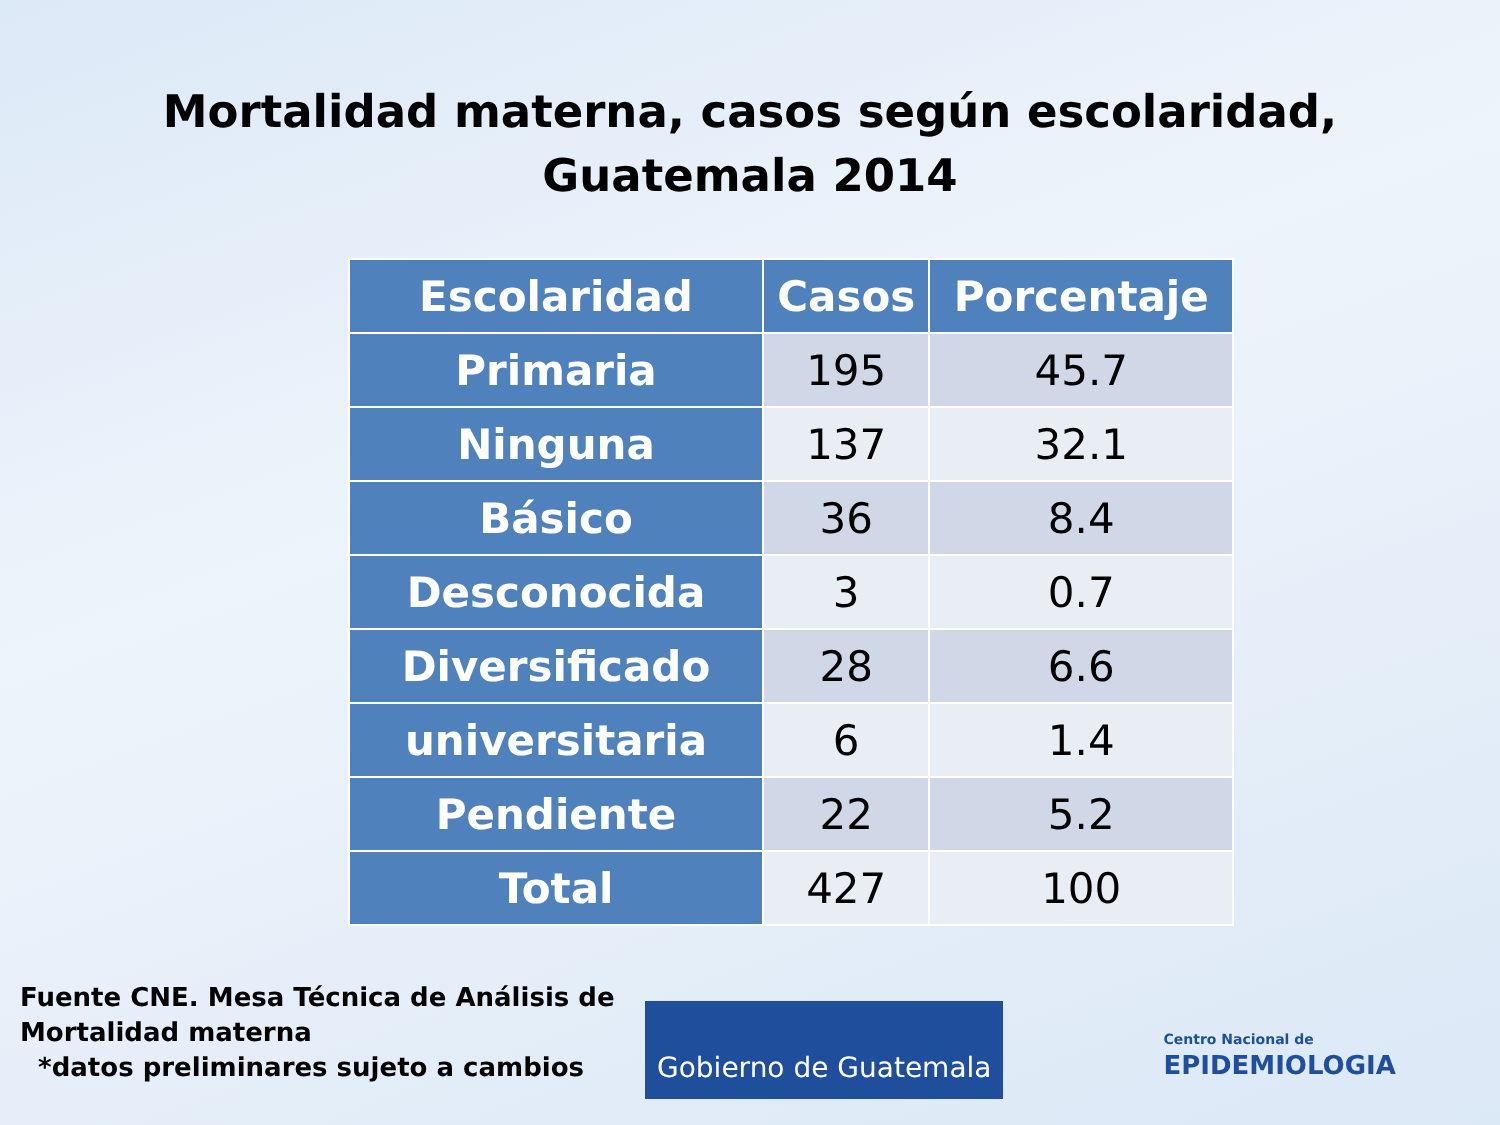Mortalidad materna, casos según escolaridad,
Guatemala 2014
| Escolaridad | Casos | Porcentaje |
| --- | --- | --- |
| Primaria | 195 | 45.7 |
| Ninguna | 137 | 32.1 |
| Básico | 36 | 8.4 |
| Desconocida | 3 | 0.7 |
| Diversificado | 28 | 6.6 |
| universitaria | 6 | 1.4 |
| Pendiente | 22 | 5.2 |
| Total | 427 | 100 |
Gobierno de Guatemala
Centro Nacional de
EPIDEMIOLOGIA
Fuente CNE. Mesa Técnica de Análisis de
Mortalidad materna
*datos preliminares sujeto a cambios